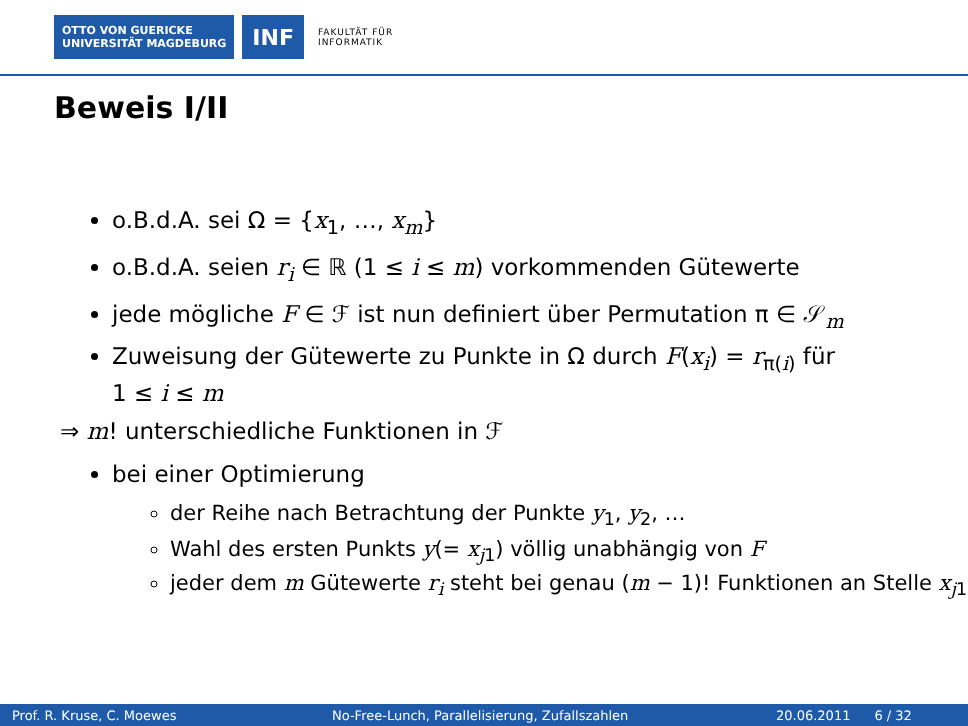OTTO VON GUERICKE
UNIVERSITÄT MAGDEBURG
INF
FAKULTÄT FÜR
INFORMATIK
Beweis I/II
o.B.d.A. sei Ω = {x<sub>1</sub>, …, x<sub>m</sub>}
o.B.d.A. seien r<sub>i</sub> ∈ ℝ (1 ≤ i ≤ m) vorkommenden Gütewerte
jede mögliche F ∈ ℱ ist nun definiert über Permutation π ∈ 𝒮<sub>m</sub>
Zuweisung der Gütewerte zu Punkte in Ω durch F(x<sub>i</sub>) = r<sub>π(i)</sub> für
1 ≤ i ≤ m
⇒ m! unterschiedliche Funktionen in ℱ
bei einer Optimierung
der Reihe nach Betrachtung der Punkte y<sub>1</sub>, y<sub>2</sub>, …
Wahl des ersten Punkts y(= x<sub>j1</sub>) völlig unabhängig von F
jeder dem m Gütewerte r<sub>i</sub> steht bei genau (m − 1)! Funktionen an Stelle x<sub>j1</sub>
Prof. R. Kruse, C. Moewes No-Free-Lunch, Parallelisierung, Zufallszahlen 20.06.2011 6 / 32